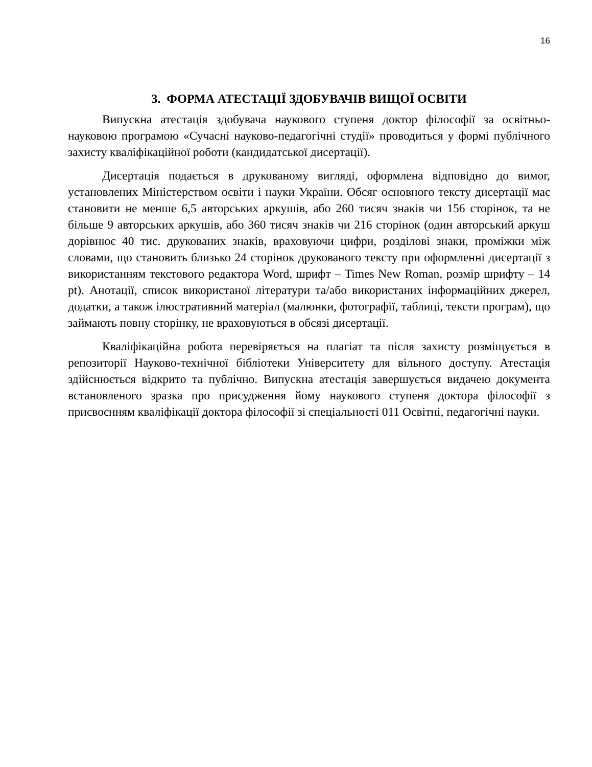16
3. ФОРМА АТЕСТАЦІЇ ЗДОБУВАЧІВ ВИЩОЇ ОСВІТИ
Випускна атестація здобувача наукового ступеня доктор філософії за освітньо-науковою програмою «Сучасні науково-педагогічні студії» проводиться у формі публічного захисту кваліфікаційної роботи (кандидатської дисертації).
Дисертація подається в друкованому вигляді, оформлена відповідно до вимог, установлених Міністерством освіти і науки України. Обсяг основного тексту дисертації має становити не менше 6,5 авторських аркушів, або 260 тисяч знаків чи 156 сторінок, та не більше 9 авторських аркушів, або 360 тисяч знаків чи 216 сторінок (один авторський аркуш дорівнює 40 тис. друкованих знаків, враховуючи цифри, розділові знаки, проміжки між словами, що становить близько 24 сторінок друкованого тексту при оформленні дисертації з використанням текстового редактора Word, шрифт – Times New Roman, розмір шрифту – 14 pt). Анотації, список використаної літератури та/або використаних інформаційних джерел, додатки, а також ілюстративний матеріал (малюнки, фотографії, таблиці, тексти програм), що займають повну сторінку, не враховуються в обсязі дисертації.
Кваліфікаційна робота перевіряється на плагіат та після захисту розміщується в репозиторії Науково-технічної бібліотеки Університету для вільного доступу. Атестація здійснюється відкрито та публічно. Випускна атестація завершується видачею документа встановленого зразка про присудження йому наукового ступеня доктора філософії з присвоєнням кваліфікації доктора філософії зі спеціальності 011 Освітні, педагогічні науки.